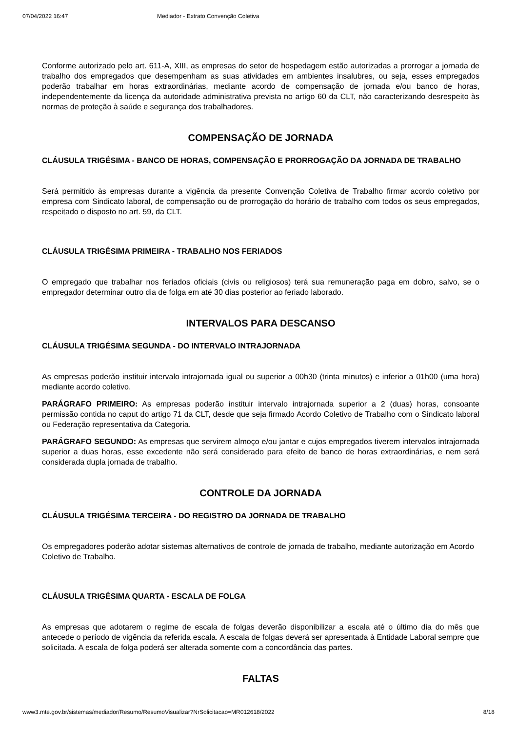07/04/2022 16:47 Mediador - Extrato Convenção Coletiva
Conforme autorizado pelo art. 611-A, XIII, as empresas do setor de hospedagem estão autorizadas a prorrogar a jornada de trabalho dos empregados que desempenham as suas atividades em ambientes insalubres, ou seja, esses empregados poderão trabalhar em horas extraordinárias, mediante acordo de compensação de jornada e/ou banco de horas, independentemente da licença da autoridade administrativa prevista no artigo 60 da CLT, não caracterizando desrespeito às normas de proteção à saúde e segurança dos trabalhadores.
COMPENSAÇÃO DE JORNADA
CLÁUSULA TRIGÉSIMA - BANCO DE HORAS, COMPENSAÇÃO E PRORROGAÇÃO DA JORNADA DE TRABALHO
Será permitido às empresas durante a vigência da presente Convenção Coletiva de Trabalho firmar acordo coletivo por empresa com Sindicato laboral, de compensação ou de prorrogação do horário de trabalho com todos os seus empregados, respeitado o disposto no art. 59, da CLT.
CLÁUSULA TRIGÉSIMA PRIMEIRA - TRABALHO NOS FERIADOS
O empregado que trabalhar nos feriados oficiais (civis ou religiosos) terá sua remuneração paga em dobro, salvo, se o empregador determinar outro dia de folga em até 30 dias posterior ao feriado laborado.
INTERVALOS PARA DESCANSO
CLÁUSULA TRIGÉSIMA SEGUNDA - DO INTERVALO INTRAJORNADA
As empresas poderão instituir intervalo intrajornada igual ou superior a 00h30 (trinta minutos) e inferior a 01h00 (uma hora) mediante acordo coletivo.
PARÁGRAFO PRIMEIRO: As empresas poderão instituir intervalo intrajornada superior a 2 (duas) horas, consoante permissão contida no caput do artigo 71 da CLT, desde que seja firmado Acordo Coletivo de Trabalho com o Sindicato laboral ou Federação representativa da Categoria.
PARÁGRAFO SEGUNDO: As empresas que servirem almoço e/ou jantar e cujos empregados tiverem intervalos intrajornada superior a duas horas, esse excedente não será considerado para efeito de banco de horas extraordinárias, e nem será considerada dupla jornada de trabalho.
CONTROLE DA JORNADA
CLÁUSULA TRIGÉSIMA TERCEIRA - DO REGISTRO DA JORNADA DE TRABALHO
Os empregadores poderão adotar sistemas alternativos de controle de jornada de trabalho, mediante autorização em Acordo Coletivo de Trabalho.
CLÁUSULA TRIGÉSIMA QUARTA - ESCALA DE FOLGA
As empresas que adotarem o regime de escala de folgas deverão disponibilizar a escala até o último dia do mês que antecede o período de vigência da referida escala. A escala de folgas deverá ser apresentada à Entidade Laboral sempre que solicitada. A escala de folga poderá ser alterada somente com a concordância das partes.
FALTAS
www3.mte.gov.br/sistemas/mediador/Resumo/ResumoVisualizar?NrSolicitacao=MR012618/2022 8/18